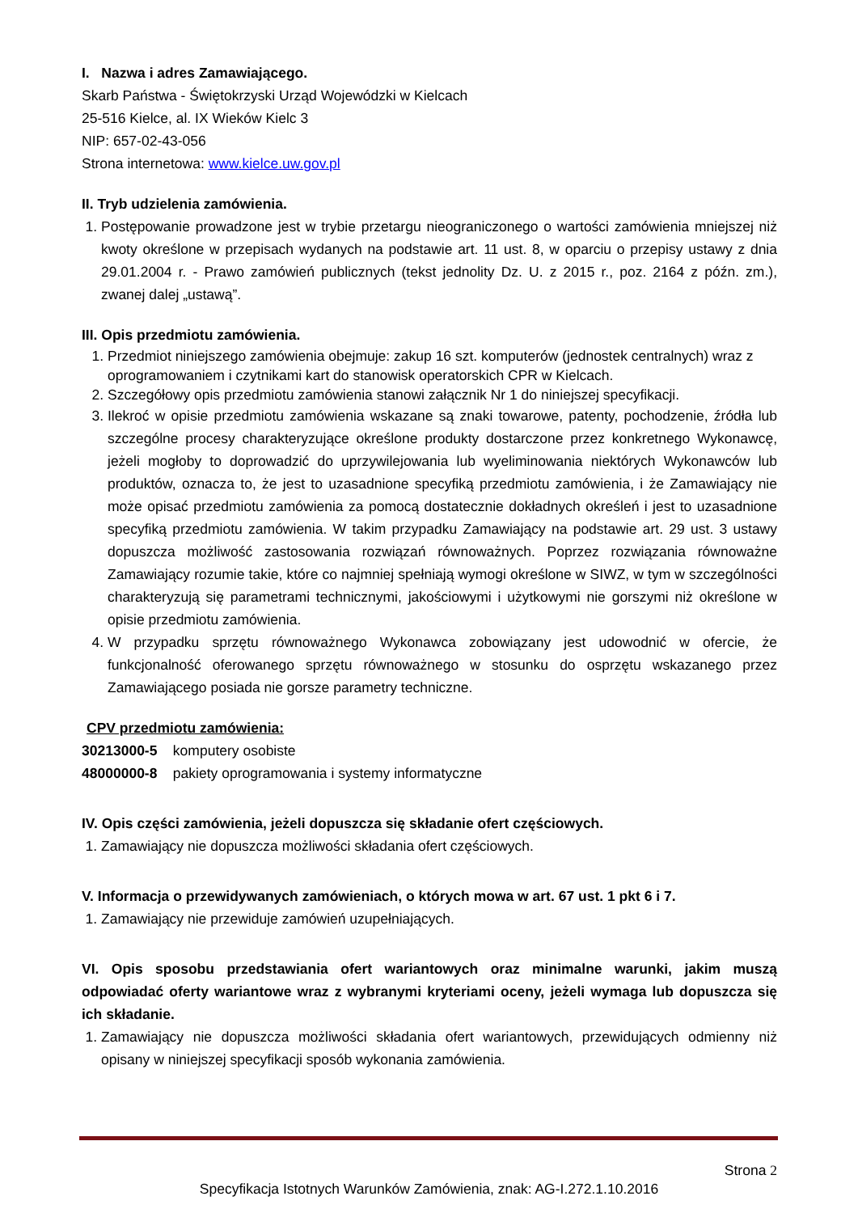I. Nazwa i adres Zamawiającego.
Skarb Państwa - Świętokrzyski Urząd Wojewódzki w Kielcach
25-516 Kielce, al. IX Wieków Kielc 3
NIP: 657-02-43-056
Strona internetowa: www.kielce.uw.gov.pl
II. Tryb udzielenia zamówienia.
1. Postępowanie prowadzone jest w trybie przetargu nieograniczonego o wartości zamówienia mniejszej niż kwoty określone w przepisach wydanych na podstawie art. 11 ust. 8, w oparciu o przepisy ustawy z dnia 29.01.2004 r. - Prawo zamówień publicznych (tekst jednolity Dz. U. z 2015 r., poz. 2164 z późn. zm.), zwanej dalej „ustawą”.
III. Opis przedmiotu zamówienia.
1. Przedmiot niniejszego zamówienia obejmuje: zakup 16 szt. komputerów (jednostek centralnych) wraz z oprogramowaniem i czytnikami kart do stanowisk operatorskich CPR w Kielcach.
2. Szczegółowy opis przedmiotu zamówienia stanowi załącznik Nr 1 do niniejszej specyfikacji.
3. Ilekroć w opisie przedmiotu zamówienia wskazane są znaki towarowe, patenty, pochodzenie, źródła lub szczególne procesy charakteryzujące określone produkty dostarczone przez konkretnego Wykonawcę, jeżeli mogłoby to doprowadzić do uprzywilejowania lub wyeliminowania niektórych Wykonawców lub produktów, oznacza to, że jest to uzasadnione specyfiką przedmiotu zamówienia, i że Zamawiający nie może opisać przedmiotu zamówienia za pomocą dostatecznie dokładnych określeń i jest to uzasadnione specyfiką przedmiotu zamówienia. W takim przypadku Zamawiający na podstawie art. 29 ust. 3 ustawy dopuszcza możliwość zastosowania rozwiązań równoważnych. Poprzez rozwiązania równoważne Zamawiający rozumie takie, które co najmniej spełniają wymogi określone w SIWZ, w tym w szczególności charakteryzują się parametrami technicznymi, jakościowymi i użytkowymi nie gorszymi niż określone w opisie przedmiotu zamówienia.
4. W przypadku sprzętu równoważnego Wykonawca zobowiązany jest udowodnić w ofercie, że funkcjonalność oferowanego sprzętu równoważnego w stosunku do osprzętu wskazanego przez Zamawiającego posiada nie gorsze parametry techniczne.
CPV przedmiotu zamówienia:
30213000-5 komputery osobiste
48000000-8 pakiety oprogramowania i systemy informatyczne
IV. Opis części zamówienia, jeżeli dopuszcza się składanie ofert częściowych.
1. Zamawiający nie dopuszcza możliwości składania ofert częściowych.
V. Informacja o przewidywanych zamówieniach, o których mowa w art. 67 ust. 1 pkt 6 i 7.
1. Zamawiający nie przewiduje zamówień uzupełniających.
VI. Opis sposobu przedstawiania ofert wariantowych oraz minimalne warunki, jakim muszą odpowiadać oferty wariantowe wraz z wybranymi kryteriami oceny, jeżeli wymaga lub dopuszcza się ich składanie.
1. Zamawiający nie dopuszcza możliwości składania ofert wariantowych, przewidujących odmienny niż opisany w niniejszej specyfikacji sposób wykonania zamówienia.
Strona 2
Specyfikacja Istotnych Warunków Zamówienia, znak: AG-I.272.1.10.2016